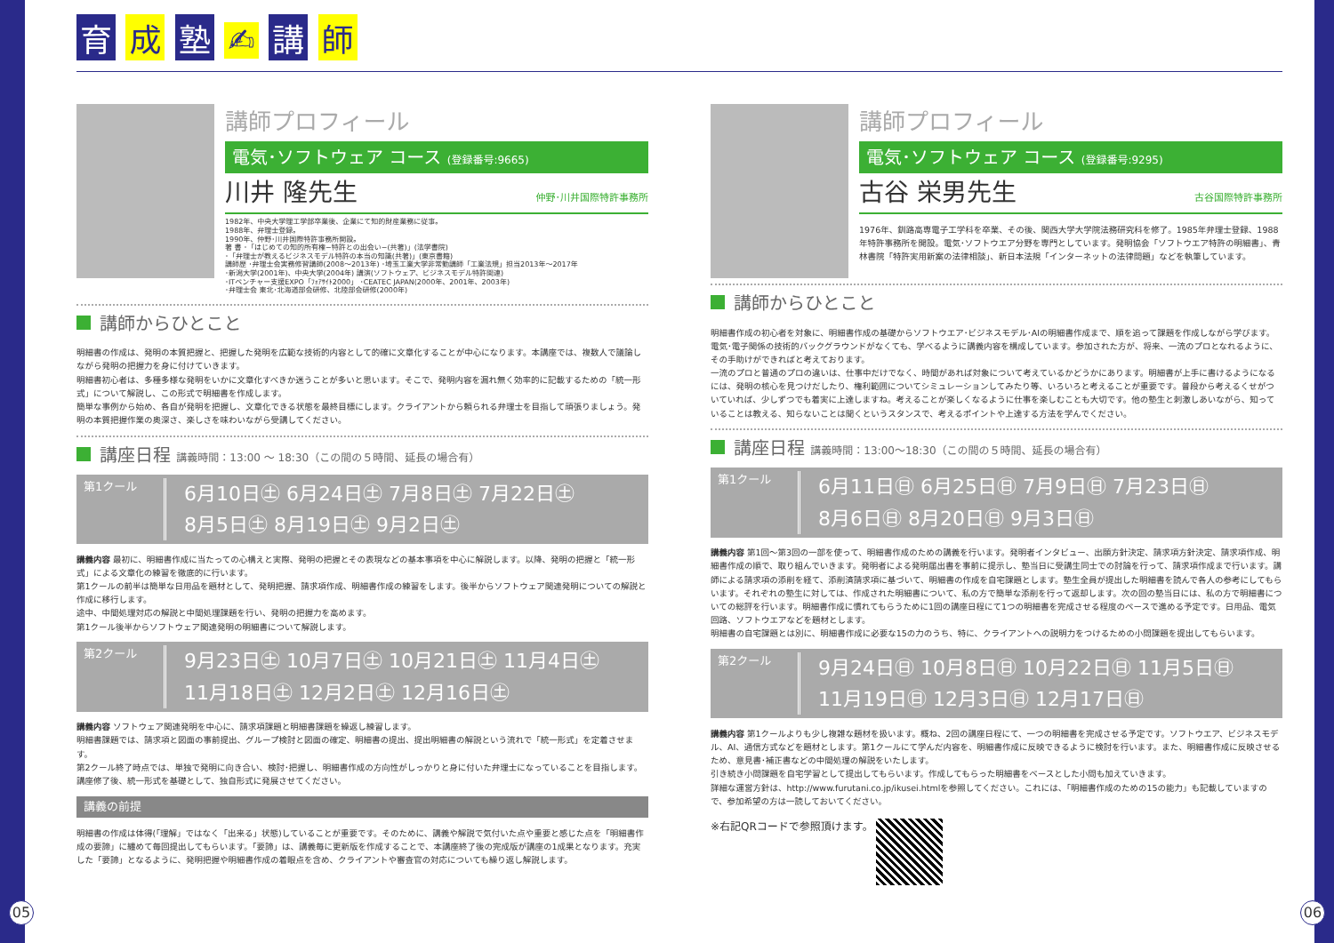育 成 塾 ✍ 講 師
講師プロフィール
電気･ソフトウェア コース (登録番号:9665)
川井 隆先生 仲野･川井国際特許事務所
1982年、中央大学理工学部卒業後、企業にて知的財産業務に従事。
1988年、弁理士登録。
1990年、仲野･川井国際特許事務所開設。
著 書 ･「はじめての知的所有権−特許との出会い−(共著)」(法学書院)
･「弁理士が教えるビジネスモデル特許の本当の知識(共著)」(東京書籍)
講師歴 ･弁理士会実務修習講師(2008～2013年) ･埼玉工業大学非常勤講師「工業法規」担当2013年～2017年
･新潟大学(2001年)、中央大学(2004年) 講演(ソフトウェア、ビジネスモデル特許関連)
･ITベンチャー支援EXPO「ﾌｫｱｻｲﾄ2000」 ･CEATEC JAPAN(2000年、2001年、2003年)
･弁理士会 東北･北海道部会研修、北陸部会研修(2000年)
講師からひとこと
明細書の作成は、発明の本質把握と、把握した発明を広範な技術的内容として的確に文章化することが中心になります。本講座では、複数人で議論しながら発明の把握力を身に付けていきます。
明細書初心者は、多種多様な発明をいかに文章化すべきか迷うことが多いと思います。そこで、発明内容を漏れ無く効率的に記載するための「統一形式」について解説し、この形式で明細書を作成します。
簡単な事例から始め、各自が発明を把握し、文章化できる状態を最終目標にします。クライアントから頼られる弁理士を目指して頑張りましょう。発明の本質把握作業の奥深さ、楽しさを味わいながら受講してください。
講座日程 講義時間：13:00 ～ 18:30（この間の５時間、延長の場合有）
第1クール
6月10日㊏ 6月24日㊏ 7月8日㊏ 7月22日㊏
8月5日㊏ 8月19日㊏ 9月2日㊏
講義内容 最初に、明細書作成に当たっての心構えと実際、発明の把握とその表現などの基本事項を中心に解説します。以降、発明の把握と「統一形式」による文章化の練習を徹底的に行います。
第1クールの前半は簡単な日用品を題材として、発明把握、請求項作成、明細書作成の練習をします。後半からソフトウェア関連発明についての解説と作成に移行します。
途中、中間処理対応の解説と中間処理課題を行い、発明の把握力を高めます。
第1クール後半からソフトウェア関連発明の明細書について解説します。
第2クール
9月23日㊏ 10月7日㊏ 10月21日㊏ 11月4日㊏
11月18日㊏ 12月2日㊏ 12月16日㊏
講義内容 ソフトウェア関連発明を中心に、請求項課題と明細書課題を繰返し練習します。
明細書課題では、請求項と図面の事前提出、グループ検討と図面の確定、明細書の提出、提出明細書の解説という流れで「統一形式」を定着させます。
第2クール終了時点では、単独で発明に向き合い、検討･把握し、明細書作成の方向性がしっかりと身に付いた弁理士になっていることを目指します。講座修了後、統一形式を基礎として、独自形式に発展させてください。
講義の前提
明細書の作成は体得(「理解」ではなく「出来る」状態)していることが重要です。そのために、講義や解説で気付いた点や重要と感じた点を「明細書作成の要諦」に纏めて毎回提出してもらいます。「要諦」は、講義毎に更新版を作成することで、本講座終了後の完成版が講座の1成果となります。充実した「要諦」となるように、発明把握や明細書作成の着眼点を含め、クライアントや審査官の対応についても繰り返し解説します。
講師プロフィール
電気･ソフトウェア コース (登録番号:9295)
古谷 栄男先生 古谷国際特許事務所
1976年、釧路高専電子工学科を卒業、その後、関西大学大学院法務研究科を修了。1985年弁理士登録、1988年特許事務所を開設。電気･ソフトウエア分野を専門としています。発明協会「ソフトウエア特許の明細書」、青林書院「特許実用新案の法律相談」、新日本法規「インターネットの法律問題」などを執筆しています。
講師からひとこと
明細書作成の初心者を対象に、明細書作成の基礎からソフトウエア･ビジネスモデル･AIの明細書作成まで、順を追って課題を作成しながら学びます。電気･電子関係の技術的バックグラウンドがなくても、学べるように講義内容を構成しています。参加された方が、将来、一流のプロとなれるように、その手助けができればと考えております。
一流のプロと普通のプロの違いは、仕事中だけでなく、時間があれば対象について考えているかどうかにあります。明細書が上手に書けるようになるには、発明の核心を見つけだしたり、権利範囲についてシミュレーションしてみたり等、いろいろと考えることが重要です。普段から考えるくせがついていれば、少しずつでも着実に上達しますね。考えることが楽しくなるように仕事を楽しむことも大切です。他の塾生と刺激しあいながら、知っていることは教える、知らないことは聞くというスタンスで、考えるポイントや上達する方法を学んでください。
講座日程 講義時間：13:00～18:30（この間の５時間、延長の場合有）
第1クール
6月11日㊐ 6月25日㊐ 7月9日㊐ 7月23日㊐
8月6日㊐ 8月20日㊐ 9月3日㊐
講義内容 第1回～第3回の一部を使って、明細書作成のための講義を行います。発明者インタビュー、出願方針決定、請求項方針決定、請求項作成、明細書作成の順で、取り組んでいきます。発明者による発明届出書を事前に提示し、塾当日に受講生同士での討論を行って、請求項作成まで行います。講師による請求項の添削を経て、添削済請求項に基づいて、明細書の作成を自宅課題とします。塾生全員が提出した明細書を読んで各人の参考にしてもらいます。それぞれの塾生に対しては、作成された明細書について、私の方で簡単な添削を行って返却します。次の回の塾当日には、私の方で明細書についての総評を行います。明細書作成に慣れてもらうために1回の講座日程にて1つの明細書を完成させる程度のペースで進める予定です。日用品、電気回路、ソフトウエアなどを題材とします。
明細書の自宅課題とは別に、明細書作成に必要な15の力のうち、特に、クライアントへの説明力をつけるための小問課題を提出してもらいます。
第2クール
9月24日㊐ 10月8日㊐ 10月22日㊐ 11月5日㊐
11月19日㊐ 12月3日㊐ 12月17日㊐
講義内容 第1クールよりも少し複雑な題材を扱います。概ね、2回の講座日程にて、一つの明細書を完成させる予定です。ソフトウエア、ビジネスモデル、AI、通信方式などを題材とします。第1クールにて学んだ内容を、明細書作成に反映できるように検討を行います。また、明細書作成に反映させるため、意見書･補正書などの中間処理の解説をいたします。
引き続き小問課題を自宅学習として提出してもらいます。作成してもらった明細書をベースとした小問も加えていきます。
詳細な運営方針は、http://www.furutani.co.jp/ikusei.htmlを参照してください。これには、「明細書作成のための15の能力」も記載していますので、参加希望の方は一読しておいてください。
※右記QRコードで参照頂けます。
05 06